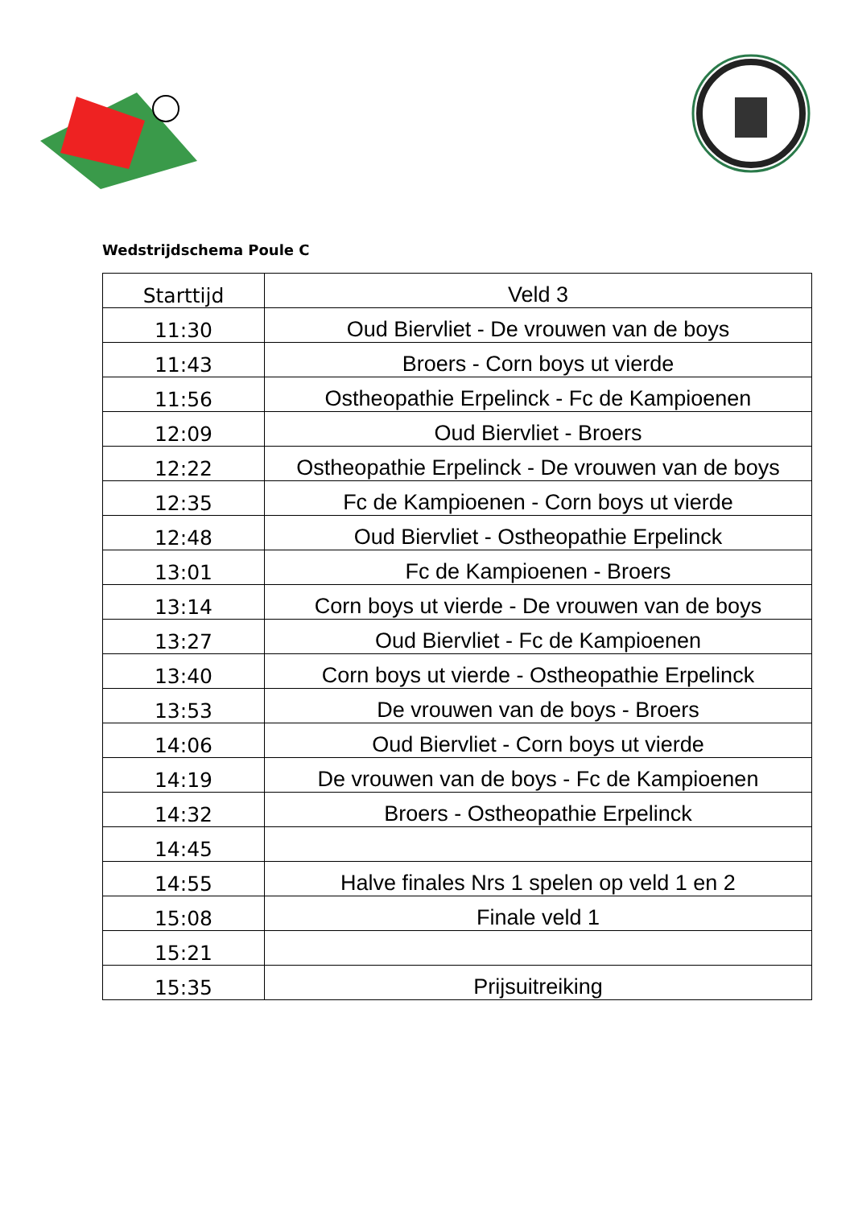Wedstrijdschema Poule C
| Starttijd | Veld 3 |
| --- | --- |
| 11:30 | Oud Biervliet - De vrouwen van de boys |
| 11:43 | Broers - Corn boys ut vierde |
| 11:56 | Ostheopathie Erpelinck - Fc de Kampioenen |
| 12:09 | Oud Biervliet - Broers |
| 12:22 | Ostheopathie Erpelinck - De vrouwen van de boys |
| 12:35 | Fc de Kampioenen - Corn boys ut vierde |
| 12:48 | Oud Biervliet - Ostheopathie Erpelinck |
| 13:01 | Fc de Kampioenen - Broers |
| 13:14 | Corn boys ut vierde - De vrouwen van de boys |
| 13:27 | Oud Biervliet - Fc de Kampioenen |
| 13:40 | Corn boys ut vierde - Ostheopathie Erpelinck |
| 13:53 | De vrouwen van de boys - Broers |
| 14:06 | Oud Biervliet - Corn boys ut vierde |
| 14:19 | De vrouwen van de boys - Fc de Kampioenen |
| 14:32 | Broers - Ostheopathie Erpelinck |
| 14:45 | |
| 14:55 | Halve finales Nrs 1 spelen op veld 1 en 2 |
| 15:08 | Finale veld 1 |
| 15:21 | |
| 15:35 | Prijsuitreiking |